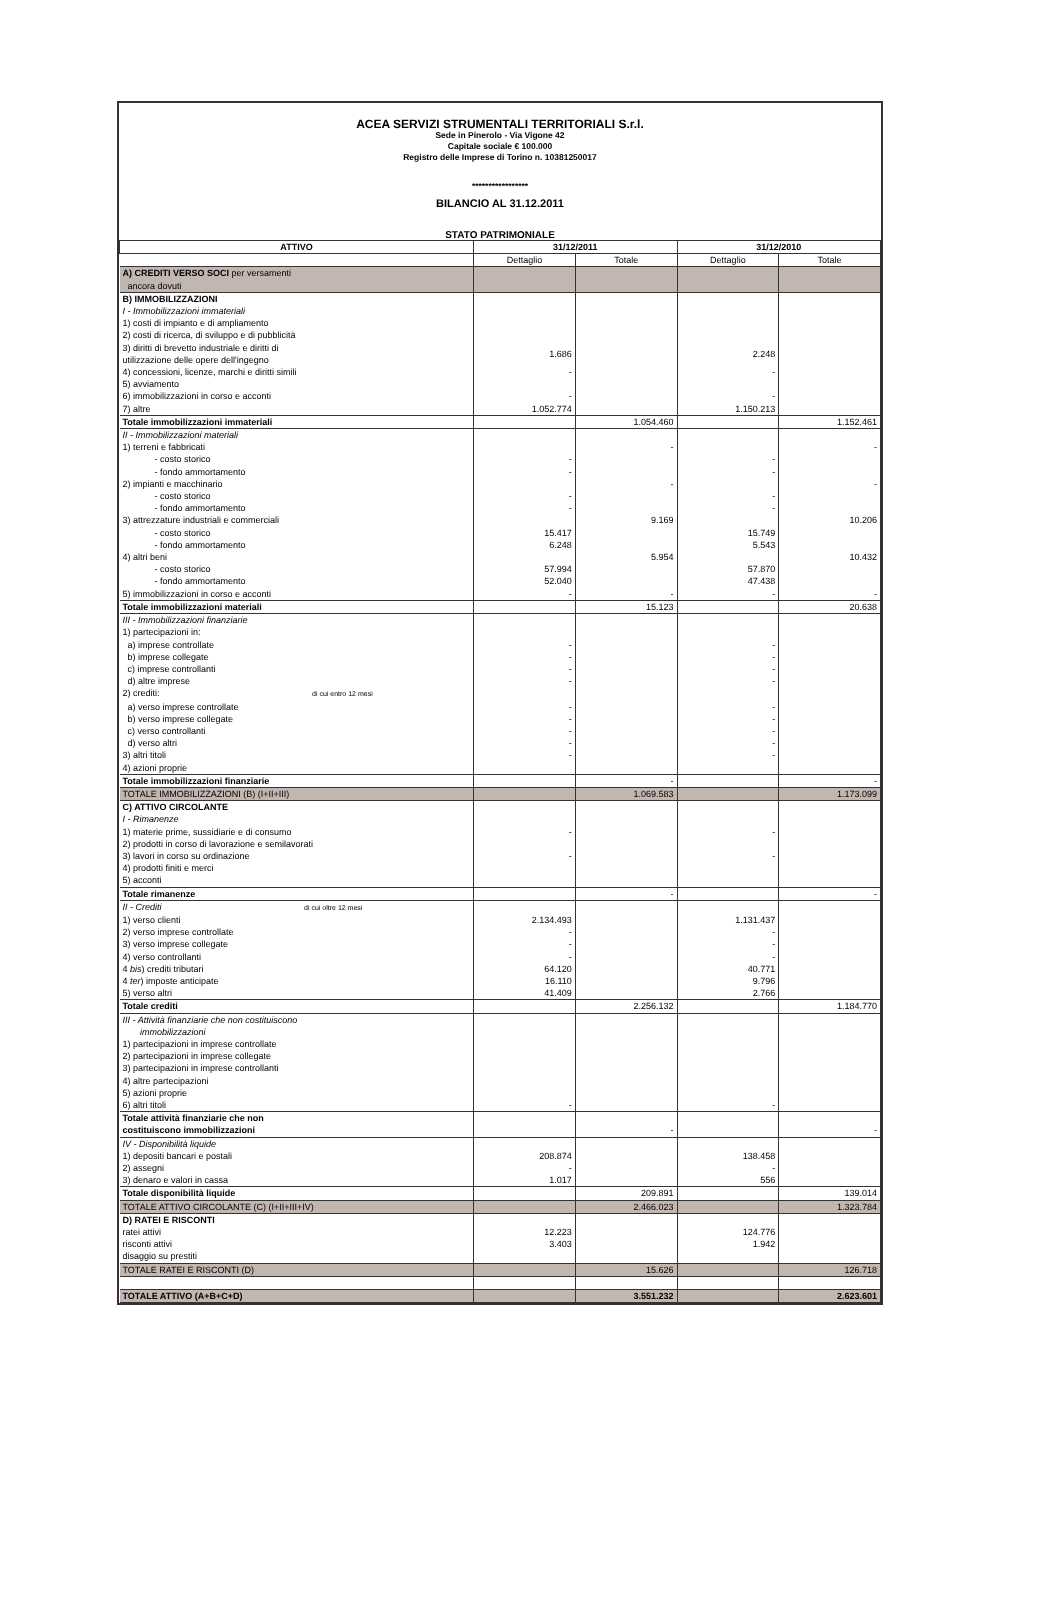ACEA SERVIZI STRUMENTALI TERRITORIALI S.r.l.
Sede in Pinerolo - Via Vigone 42
Capitale sociale € 100.000
Registro delle Imprese di Torino n. 10381250017
*****************
BILANCIO AL 31.12.2011
STATO PATRIMONIALE
| ATTIVO | 31/12/2011 | | 31/12/2010 | |
| --- | --- | --- | --- | --- |
| | Dettaglio | Totale | Dettaglio | Totale |
| A) CREDITI VERSO SOCI per versamenti ancora dovuti | | | | |
| B) IMMOBILIZZAZIONI | | | | |
| I - Immobilizzazioni immateriali | | | | |
| 1) costi di impianto e di ampliamento | | | | |
| 2) costi di ricerca, di sviluppo e di pubblicità | | | | |
| 3) diritti di brevetto industriale e diritti di utilizzazione delle opere dell'ingegno | 1.686 | | 2.248 | |
| 4) concessioni, licenze, marchi e diritti simili | - | | - | |
| 5) avviamento | | | | |
| 6) immobilizzazioni in corso e acconti | - | | - | |
| 7) altre | 1.052.774 | | 1.150.213 | |
| Totale immobilizzazioni immateriali | | 1.054.460 | | 1.152.461 |
| II - Immobilizzazioni materiali | | | | |
| 1) terreni e fabbricati | | - | | - |
| - costo storico | - | | - | |
| - fondo ammortamento | - | | - | |
| 2) impianti e macchinario | | - | | - |
| - costo storico | - | | - | |
| - fondo ammortamento | - | | - | |
| 3) attrezzature industriali e commerciali | | 9.169 | | 10.206 |
| - costo storico | 15.417 | | 15.749 | |
| - fondo ammortamento | 6.248 | | 5.543 | |
| 4) altri beni | | 5.954 | | 10.432 |
| - costo storico | 57.994 | | 57.870 | |
| - fondo ammortamento | 52.040 | | 47.438 | |
| 5) immobilizzazioni in corso e acconti | - | - | - | - |
| Totale immobilizzazioni materiali | | 15.123 | | 20.638 |
| III - Immobilizzazioni finanziarie | | | | |
| 1) partecipazioni in: | | | | |
| a) imprese controllate | - | | - | |
| b) imprese collegate | - | | - | |
| c) imprese controllanti | - | | - | |
| d) altre imprese | - | | - | |
| 2) crediti: di cui entro 12 mesi | | | | |
| a) verso imprese controllate | - | | - | |
| b) verso imprese collegate | - | | - | |
| c) verso controllanti | - | | - | |
| d) verso altri | - | | - | |
| 3) altri titoli | - | | - | |
| 4) azioni proprie | | | | |
| Totale immobilizzazioni finanziarie | | - | | - |
| TOTALE IMMOBILIZZAZIONI (B) (I+II+III) | | 1.069.583 | | 1.173.099 |
| C) ATTIVO CIRCOLANTE | | | | |
| I - Rimanenze | | | | |
| 1) materie prime, sussidiarie e di consumo | - | | - | |
| 2) prodotti in corso di lavorazione e semilavorati | | | | |
| 3) lavori in corso su ordinazione | - | | - | |
| 4) prodotti finiti e merci | | | | |
| 5) acconti | | | | |
| Totale rimanenze | | - | | - |
| II - Crediti di cui oltre 12 mesi | | | | |
| 1) verso clienti | 2.134.493 | | 1.131.437 | |
| 2) verso imprese controllate | - | | - | |
| 3) verso imprese collegate | - | | - | |
| 4) verso controllanti | - | | - | |
| 4 bis ) crediti tributari | 64.120 | | 40.771 | |
| 4 ter ) imposte anticipate | 16.110 | | 9.796 | |
| 5) verso altri | 41.409 | | 2.766 | |
| Totale crediti | | 2.256.132 | | 1.184.770 |
| III - Attività finanziarie che non costituiscono immobilizzazioni | | | | |
| 1) partecipazioni in imprese controllate | | | | |
| 2) partecipazioni in imprese collegate | | | | |
| 3) partecipazioni in imprese controllanti | | | | |
| 4) altre partecipazioni | | | | |
| 5) azioni proprie | | | | |
| 6) altri titoli | - | | - | |
| Totale attività finanziarie che non costituiscono immobilizzazioni | | - | | - |
| IV - Disponibilità liquide | | | | |
| 1) depositi bancari e postali | 208.874 | | 138.458 | |
| 2) assegni | - | | - | |
| 3) denaro e valori in cassa | 1.017 | | 556 | |
| Totale disponibilità liquide | | 209.891 | | 139.014 |
| TOTALE ATTIVO CIRCOLANTE (C) (I+II+III+IV) | | 2.466.023 | | 1.323.784 |
| D) RATEI E RISCONTI | | | | |
| ratei attivi | 12.223 | | 124.776 | |
| risconti attivi | 3.403 | | 1.942 | |
| disaggio su prestiti | | | | |
| TOTALE RATEI E RISCONTI (D) | | 15.626 | | 126.718 |
| TOTALE ATTIVO (A+B+C+D) | | 3.551.232 | | 2.623.601 |